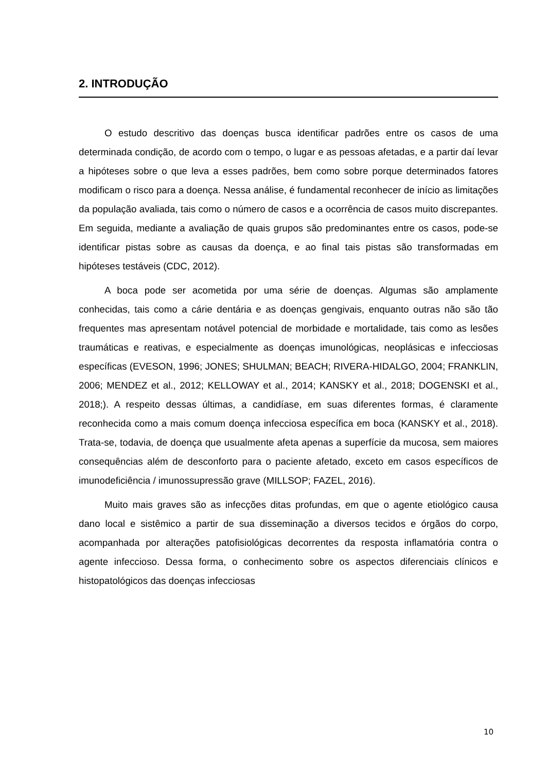2. INTRODUÇÃO
O estudo descritivo das doenças busca identificar padrões entre os casos de uma determinada condição, de acordo com o tempo, o lugar e as pessoas afetadas, e a partir daí levar a hipóteses sobre o que leva a esses padrões, bem como sobre porque determinados fatores modificam o risco para a doença. Nessa análise, é fundamental reconhecer de início as limitações da população avaliada, tais como o número de casos e a ocorrência de casos muito discrepantes. Em seguida, mediante a avaliação de quais grupos são predominantes entre os casos, pode-se identificar pistas sobre as causas da doença, e ao final tais pistas são transformadas em hipóteses testáveis (CDC, 2012).
A boca pode ser acometida por uma série de doenças. Algumas são amplamente conhecidas, tais como a cárie dentária e as doenças gengivais, enquanto outras não são tão frequentes mas apresentam notável potencial de morbidade e mortalidade, tais como as lesões traumáticas e reativas, e especialmente as doenças imunológicas, neoplásicas e infecciosas específicas (EVESON, 1996; JONES; SHULMAN; BEACH; RIVERA-HIDALGO, 2004; FRANKLIN, 2006; MENDEZ et al., 2012; KELLOWAY et al., 2014; KANSKY et al., 2018; DOGENSKI et al., 2018;). A respeito dessas últimas, a candidíase, em suas diferentes formas, é claramente reconhecida como a mais comum doença infecciosa específica em boca (KANSKY et al., 2018). Trata-se, todavia, de doença que usualmente afeta apenas a superfície da mucosa, sem maiores consequências além de desconforto para o paciente afetado, exceto em casos específicos de imunodeficiência / imunossupressão grave (MILLSOP; FAZEL, 2016).
Muito mais graves são as infecções ditas profundas, em que o agente etiológico causa dano local e sistêmico a partir de sua disseminação a diversos tecidos e órgãos do corpo, acompanhada por alterações patofisiológicas decorrentes da resposta inflamatória contra o agente infeccioso. Dessa forma, o conhecimento sobre os aspectos diferenciais clínicos e histopatológicos das doenças infecciosas
10